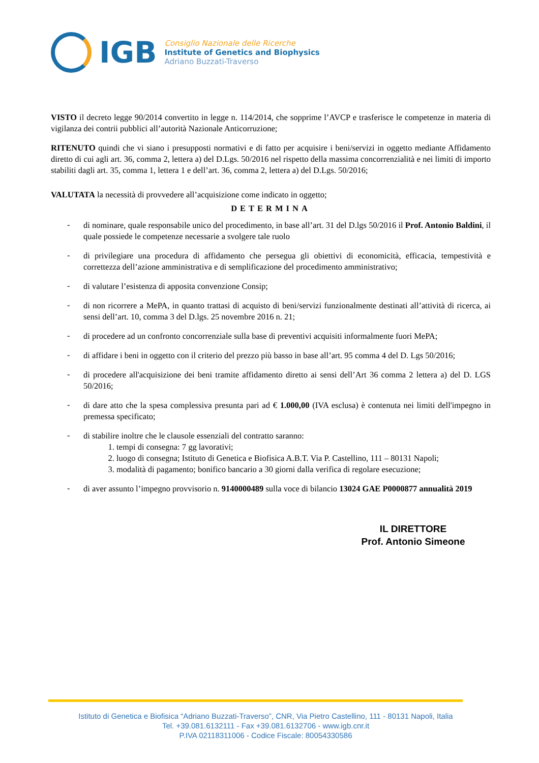IGB
Consiglio Nazionale delle Ricerche
Institute of Genetics and Biophysics
Adriano Buzzati-Traverso
VISTO il decreto legge 90/2014 convertito in legge n. 114/2014, che sopprime l’AVCP e trasferisce le competenze in materia di vigilanza dei contrii pubblici all’autorità Nazionale Anticorruzione;
RITENUTO quindi che vi siano i presupposti normativi e di fatto per acquisire i beni/servizi in oggetto mediante Affidamento diretto di cui agli art. 36, comma 2, lettera a) del D.Lgs. 50/2016 nel rispetto della massima concorrenzialità e nei limiti di importo stabiliti dagli art. 35, comma 1, lettera 1 e dell’art. 36, comma 2, lettera a) del D.Lgs. 50/2016;
VALUTATA la necessità di provvedere all’acquisizione come indicato in oggetto;
DETERMINA
-
di nominare, quale responsabile unico del procedimento, in base all’art. 31 del D.lgs 50/2016 il Prof. Antonio Baldini, il quale possiede le competenze necessarie a svolgere tale ruolo
-
di privilegiare una procedura di affidamento che persegua gli obiettivi di economicità, efficacia, tempestività e correttezza dell’azione amministrativa e di semplificazione del procedimento amministrativo;
-
di valutare l’esistenza di apposita convenzione Consip;
-
di non ricorrere a MePA, in quanto trattasi di acquisto di beni/servizi funzionalmente destinati all’attività di ricerca, ai sensi dell’art. 10, comma 3 del D.lgs. 25 novembre 2016 n. 21;
-
di procedere ad un confronto concorrenziale sulla base di preventivi acquisiti informalmente fuori MePA;
-
di affidare i beni in oggetto con il criterio del prezzo più basso in base all’art. 95 comma 4 del D. Lgs 50/2016;
-
di procedere all'acquisizione dei beni tramite affidamento diretto ai sensi dell’Art 36 comma 2 lettera a) del D. LGS 50/2016;
-
di dare atto che la spesa complessiva presunta pari ad € 1.000,00 (IVA esclusa) è contenuta nei limiti dell'impegno in premessa specificato;
-
di stabilire inoltre che le clausole essenziali del contratto saranno:
1. tempi di consegna: 7 gg lavorativi;
2. luogo di consegna; Istituto di Genetica e Biofisica A.B.T. Via P. Castellino, 111 – 80131 Napoli;
3. modalità di pagamento; bonifico bancario a 30 giorni dalla verifica di regolare esecuzione;
-
di aver assunto l’impegno provvisorio n. 9140000489 sulla voce di bilancio 13024 GAE P0000877 annualità 2019
IL DIRETTORE
Prof. Antonio Simeone
Istituto di Genetica e Biofisica “Adriano Buzzati-Traverso”, CNR, Via Pietro Castellino, 111 - 80131 Napoli, Italia
Tel. +39.081.6132111 - Fax +39.081.6132706 - www.igb.cnr.it
P.IVA 02118311006 - Codice Fiscale: 80054330586